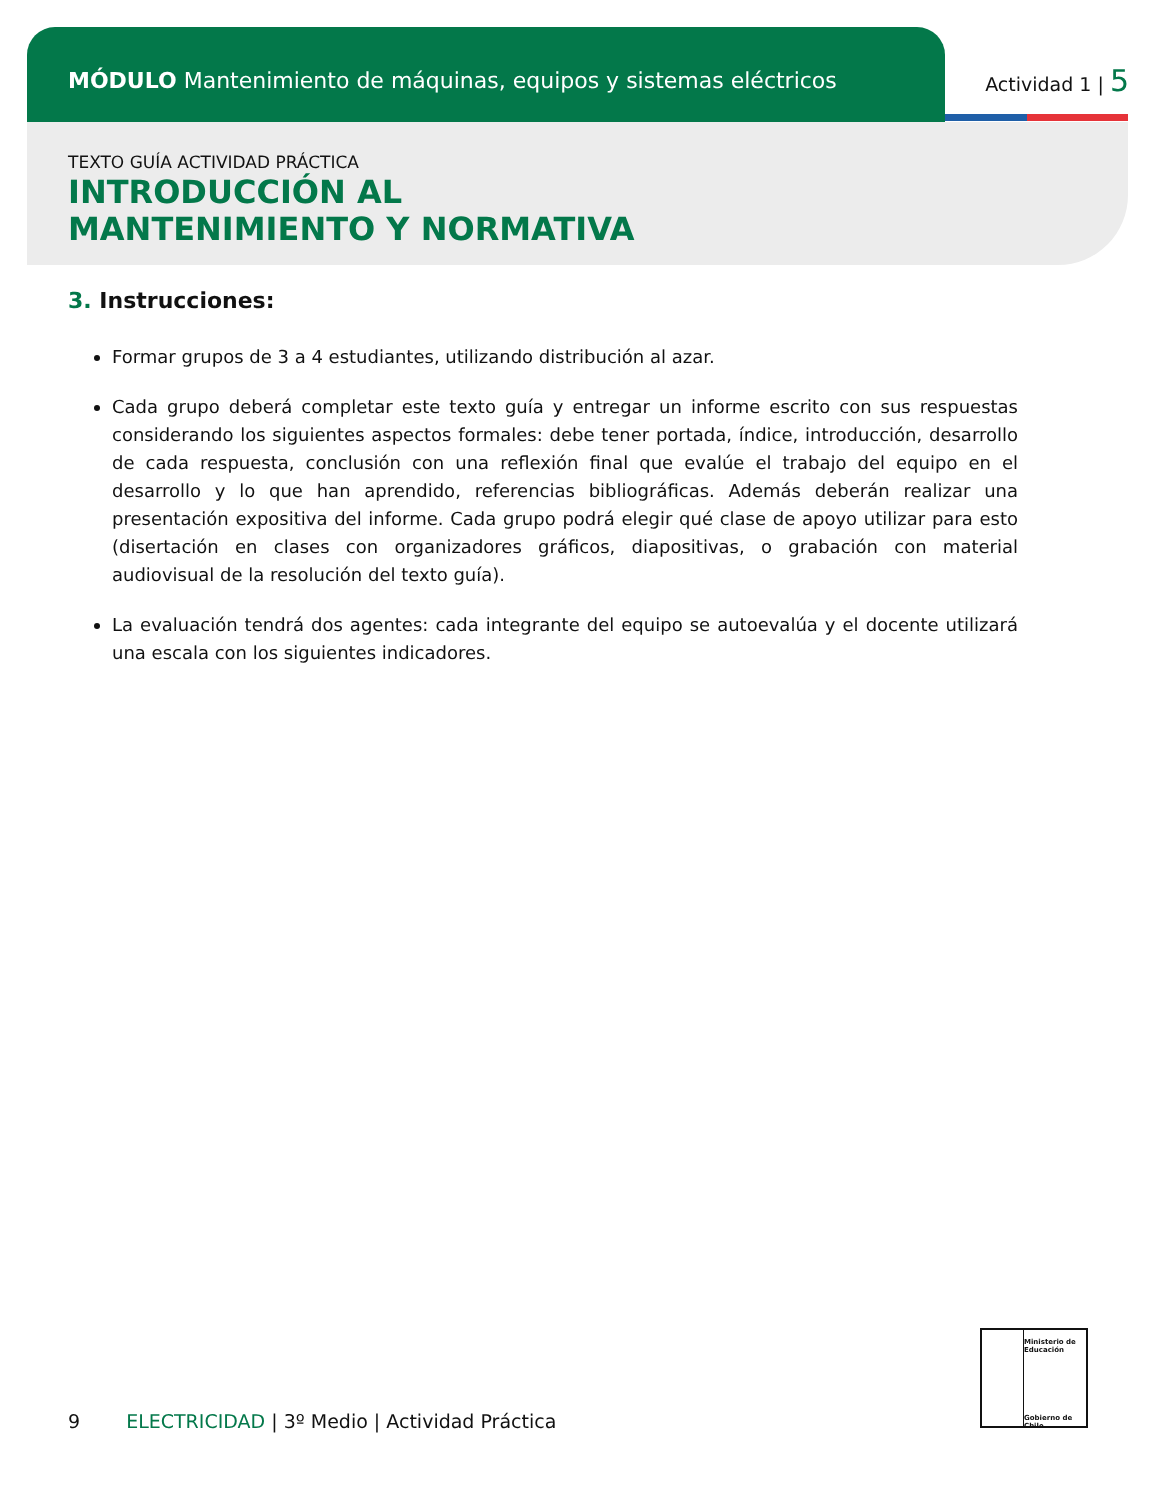MÓDULO Mantenimiento de máquinas, equipos y sistemas eléctricos
Actividad 1 | 5
TEXTO GUÍA ACTIVIDAD PRÁCTICA
INTRODUCCIÓN AL
MANTENIMIENTO Y NORMATIVA
3. Instrucciones:
Formar grupos de 3 a 4 estudiantes, utilizando distribución al azar.
Cada grupo deberá completar este texto guía y entregar un informe escrito con sus respuestas considerando los siguientes aspectos formales: debe tener portada, índice, introducción, desarrollo de cada respuesta, conclusión con una reflexión final que evalúe el trabajo del equipo en el desarrollo y lo que han aprendido, referencias bibliográficas. Además deberán realizar una presentación expositiva del informe. Cada grupo podrá elegir qué clase de apoyo utilizar para esto (disertación en clases con organizadores gráficos, diapositivas, o grabación con material audiovisual de la resolución del texto guía).
La evaluación tendrá dos agentes: cada integrante del equipo se autoevalúa y el docente utilizará una escala con los siguientes indicadores.
9 ELECTRICIDAD | 3º Medio | Actividad Práctica
Ministerio de
Educación
Gobierno de Chile